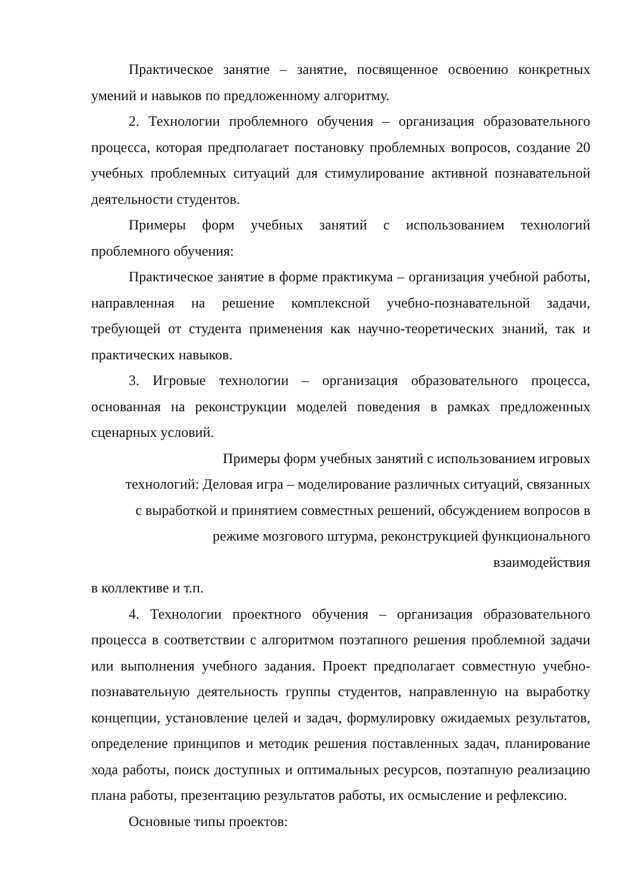Практическое занятие – занятие, посвященное освоению конкретных умений и навыков по предложенному алгоритму.
2. Технологии проблемного обучения – организация образовательного процесса, которая предполагает постановку проблемных вопросов, создание 20 учебных проблемных ситуаций для стимулирование активной познавательной деятельности студентов.
Примеры форм учебных занятий с использованием технологий проблемного обучения:
Практическое занятие в форме практикума – организация учебной работы, направленная на решение комплексной учебно-познавательной задачи, требующей от студента применения как научно-теоретических знаний, так и практических навыков.
3. Игровые технологии – организация образовательного процесса, основанная на реконструкции моделей поведения в рамках предложенных сценарных условий.
Примеры форм учебных занятий с использованием игровых
технологий: Деловая игра – моделирование различных ситуаций, связанных
с выработкой и принятием совместных решений, обсуждением вопросов в
режиме мозгового штурма, реконструкцией функционального
взаимодействия
в коллективе и т.п.
4. Технологии проектного обучения – организация образовательного процесса в соответствии с алгоритмом поэтапного решения проблемной задачи или выполнения учебного задания. Проект предполагает совместную учебно-познавательную деятельность группы студентов, направленную на выработку концепции, установление целей и задач, формулировку ожидаемых результатов, определение принципов и методик решения поставленных задач, планирование хода работы, поиск доступных и оптимальных ресурсов, поэтапную реализацию плана работы, презентацию результатов работы, их осмысление и рефлексию.
Основные типы проектов: